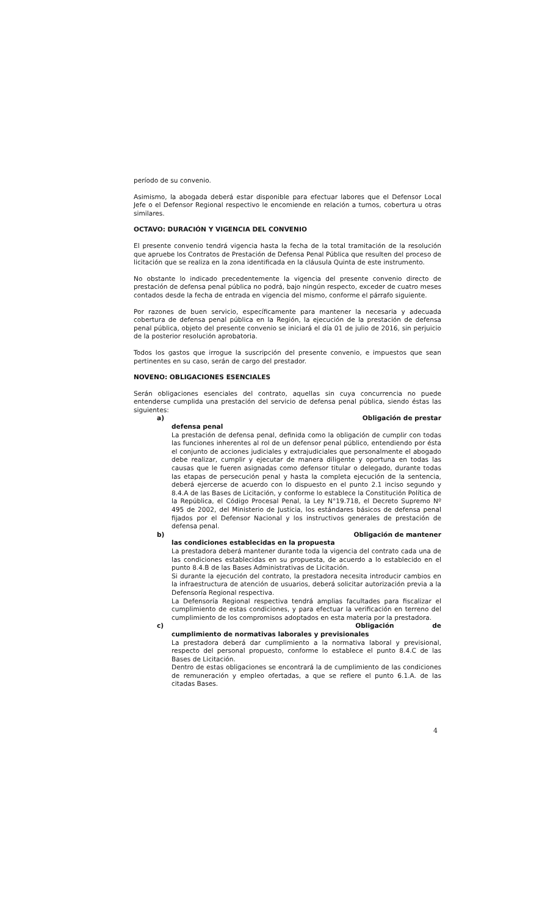período de su convenio.
Asimismo, la abogada deberá estar disponible para efectuar labores que el Defensor Local Jefe o el Defensor Regional respectivo le encomiende en relación a turnos, cobertura u otras similares.
OCTAVO: DURACIÓN Y VIGENCIA DEL CONVENIO
El presente convenio tendrá vigencia hasta la fecha de la total tramitación de la resolución que apruebe los Contratos de Prestación de Defensa Penal Pública que resulten del proceso de licitación que se realiza en la zona identificada en la cláusula Quinta de este instrumento.
No obstante lo indicado precedentemente la vigencia del presente convenio directo de prestación de defensa penal pública no podrá, bajo ningún respecto, exceder de cuatro meses contados desde la fecha de entrada en vigencia del mismo, conforme el párrafo siguiente.
Por razones de buen servicio, específicamente para mantener la necesaria y adecuada cobertura de defensa penal pública en la Región, la ejecución de la prestación de defensa penal pública, objeto del presente convenio se iniciará el día 01 de julio de 2016, sin perjuicio de la posterior resolución aprobatoria.
Todos los gastos que irrogue la suscripción del presente convenio, e impuestos que sean pertinentes en su caso, serán de cargo del prestador.
NOVENO: OBLIGACIONES ESENCIALES
Serán obligaciones esenciales del contrato, aquellas sin cuya concurrencia no puede entenderse cumplida una prestación del servicio de defensa penal pública, siendo éstas las siguientes:
a) Obligación de prestar
defensa penal
La prestación de defensa penal, definida como la obligación de cumplir con todas las funciones inherentes al rol de un defensor penal público, entendiendo por ésta el conjunto de acciones judiciales y extrajudiciales que personalmente el abogado debe realizar, cumplir y ejecutar de manera diligente y oportuna en todas las causas que le fueren asignadas como defensor titular o delegado, durante todas las etapas de persecución penal y hasta la completa ejecución de la sentencia, deberá ejercerse de acuerdo con lo dispuesto en el punto 2.1 inciso segundo y 8.4.A de las Bases de Licitación, y conforme lo establece la Constitución Política de la República, el Código Procesal Penal, la Ley N°19.718, el Decreto Supremo Nº 495 de 2002, del Ministerio de Justicia, los estándares básicos de defensa penal fijados por el Defensor Nacional y los instructivos generales de prestación de defensa penal.
b) Obligación de mantener
las condiciones establecidas en la propuesta
La prestadora deberá mantener durante toda la vigencia del contrato cada una de las condiciones establecidas en su propuesta, de acuerdo a lo establecido en el punto 8.4.B de las Bases Administrativas de Licitación.
Si durante la ejecución del contrato, la prestadora necesita introducir cambios en la infraestructura de atención de usuarios, deberá solicitar autorización previa a la Defensoría Regional respectiva.
La Defensoría Regional respectiva tendrá amplias facultades para fiscalizar el cumplimiento de estas condiciones, y para efectuar la verificación en terreno del cumplimiento de los compromisos adoptados en esta materia por la prestadora.
c) Obligación de
cumplimiento de normativas laborales y previsionales
La prestadora deberá dar cumplimiento a la normativa laboral y previsional, respecto del personal propuesto, conforme lo establece el punto 8.4.C de las Bases de Licitación.
Dentro de estas obligaciones se encontrará la de cumplimiento de las condiciones de remuneración y empleo ofertadas, a que se refiere el punto 6.1.A. de las citadas Bases.
4